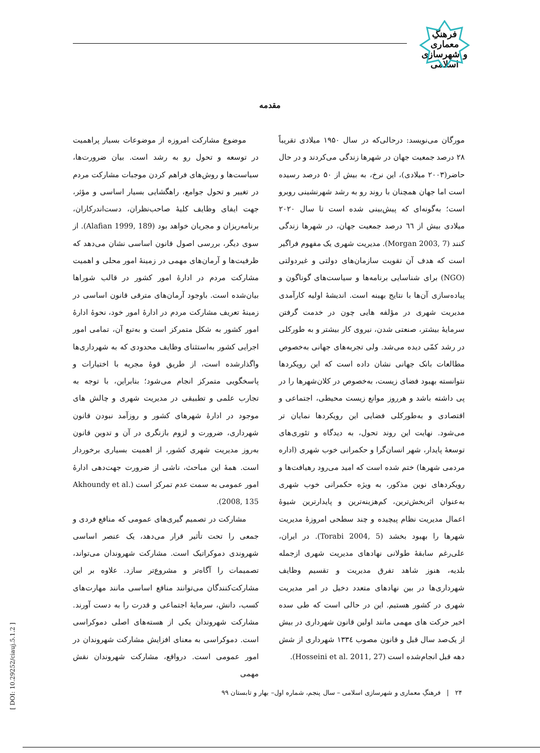فرهنگِ معماری
و شهرسازی
اسلامی
مقدمه
مورگان می‌نویسد: درحالی‌که در سال ۱۹۵۰ میلادی تقریباً ۲۸ درصد جمعیت جهان در شهرها زندگی می‌کردند و در حال حاضر(۲۰۰۳ میلادی)، این نرخ، به بیش از ۵۰ درصد رسیده است اما جهان همچنان با روند رو به رشد شهرنشینی روبرو است؛ به‌گونه‌ای که پیش‌بینی شده است تا سال ۲۰۲۰ میلادی بیش از ٦٦ درصد جمعیت جهان، در شهرها زندگی کنند (Morgan 2003, 7). مدیریت شهری یک مفهوم فراگیر است که هدف آن تقویت سازمان‌های دولتی و غیردولتی (NGO) برای شناسایی برنامه‌ها و سیاست‌های گوناگون و پیاده‌سازی آن‌ها با نتایج بهینه است. اندیشهٔ اولیه کارآمدی مدیریت شهری در مؤلفه هایی چون در خدمت گرفتن سرمایهٔ بیشتر، صنعتی شدن، نیروی کار بیشتر و به طورکلی در رشد کمّی دیده می‌شد. ولی تجربه‌های جهانی به‌خصوص مطالعات بانک جهانی نشان داده است که این رویکردها نتوانسته بهبود فضای زیست، به‌خصوص در کلان‌شهرها را در پی داشته باشد و هرروز موانع زیست محیطی، اجتماعی و اقتصادی و به‌طورکلی فضایی این رویکردها نمایان تر می‌شود. نهایت این روند تحول، به دیدگاه و تئوری‌های توسعهٔ پایدار، شهر انسان‌گرا و حکمرانی خوب شهری (اداره مردمی شهرها) ختم شده است که امید می‌رود رهیافت‌ها و رویکردهای نوین مذکور، به ویژه حکمرانی خوب شهری به‌عنوان اثربخش‌ترین، کم‌هزینه‌ترین و پایدارترین شیوهٔ اعمال مدیریت نظام پیچیده و چند سطحی امروزهٔ مدیریت شهرها را بهبود بخشد (Torabi 2004, 5). در ایران، علی‌رغم سابقهٔ طولانی نهادهای مدیریت شهری ازجمله بلدیه، هنوز شاهد تفرق مدیریت و تقسیم وظایف شهرداری‌ها در بین نهادهای متعدد دخیل در امر مدیریت شهری در کشور هستیم. این در حالی است که طی سده اخیر حرکت های مهمی مانند اولین قانون شهرداری در بیش از یک‌صد سال قبل و قانون مصوب ١٣٣٤ شهرداری از شش دهه قبل انجام‌شده است (Hosseini et al. 2011, 27).
موضوع مشارکت امروزه از موضوعات بسیار پراهمیت در توسعه و تحول رو به رشد است. بیان ضرورت‌ها، سیاست‌ها و روش‌های فراهم کردن موجبات مشارکت مردم در تغییر و تحول جوامع، راهگشایی بسیار اساسی و مؤثر، جهت ایفای وظایف کلیهٔ صاحب‌نظران، دست‌اندرکاران، برنامه‌ریزان و مجریان خواهد بود (Alafian 1999, 189). از سوی دیگر، بررسی اصول قانون اساسی نشان می‌دهد که ظرفیت‌ها و آرمان‌های مهمی در زمینهٔ امور محلی و اهمیت مشارکت مردم در ادارهٔ امور کشور در قالب شوراها بیان‌شده است. باوجود آرمان‌های مترقی قانون اساسی در زمینهٔ تعریف مشارکت مردم در ادارهٔ امور خود، نحوهٔ ادارهٔ امور کشور به شکل متمرکز است و به‌تبع آن، تمامی امور اجرایی کشور به‌استثنای وظایف محدودی که به شهرداری‌ها واگذارشده است، از طریق قوهٔ مجریه با اختیارات و پاسخگویی متمرکز انجام می‌شود؛ بنابراین، با توجه به تجارب علمی و تطبیقی در مدیریت شهری و چالش های موجود در ادارهٔ شهرهای کشور و روزآمد نبودن قانون شهرداری، ضرورت و لزوم بازنگری در آن و تدوین قانون به‌روز مدیریت شهری کشور، از اهمیت بسیاری برخوردار است. همهٔ این مباحث، ناشی از ضرورت جهت‌دهی ادارهٔ امور عمومی به سمت عدم تمرکز است (Akhoundy et al. 2008, 135).
مشارکت در تصمیم گیری‌های عمومی که منافع فردی و جمعی را تحت تأثیر قرار می‌دهد، یک عنصر اساسی شهروندی دموکراتیک است. مشارکت شهروندان می‌تواند، تصمیمات را آگاه‌تر و مشروع‌تر سازد. علاوه بر این مشارکت‌کنندگان می‌توانند منافع اساسی مانند مهارت‌های کسب، دانش، سرمایهٔ اجتماعی و قدرت را به دست آورند. مشارکت شهروندان یکی از هسته‌های اصلی دموکراسی است. دموکراسی به معنای افزایش مشارکت شهروندان در امور عمومی است. درواقع، مشارکت شهروندان نقش مهمی
۲۴ | فرهنگِ معماری و شهرسازی اسلامی – سال پنجم، شماره اول– بهار و تابستان ۹۹
[ DOI: 10.29252/ciauj.5.1.2 ]